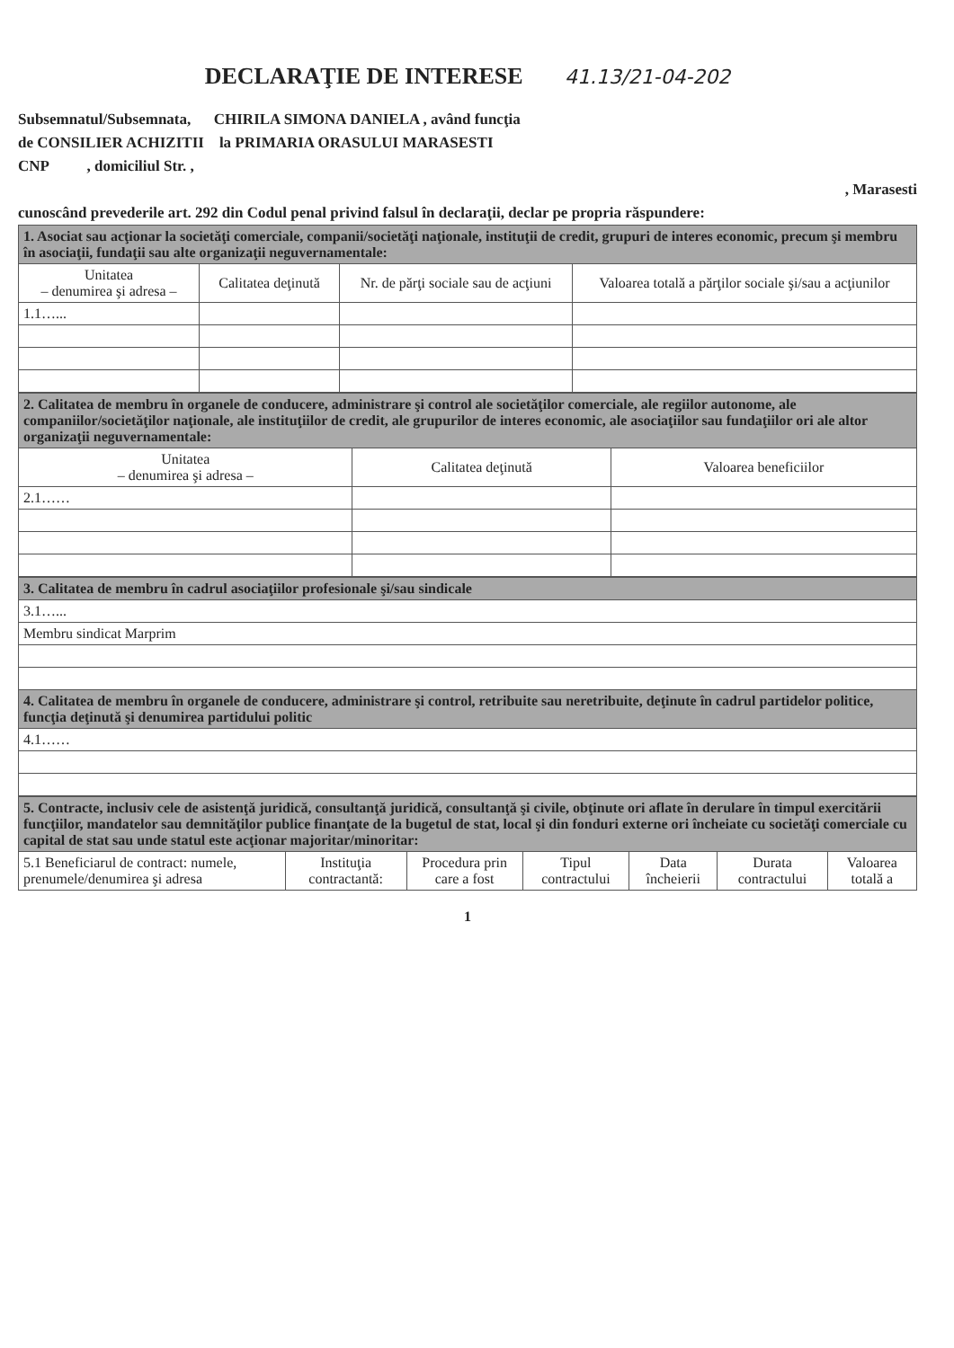DECLARAŢIE DE INTERESE 41.13/21-04-202
Subsemnatul/Subsemnata, CHIRILA SIMONA DANIELA , având funcţia
de CONSILIER ACHIZITII la PRIMARIA ORASULUI MARASESTI
CNP , domiciliul Str. ,
, Marasesti
cunoscând prevederile art. 292 din Codul penal privind falsul în declaraţii, declar pe propria răspundere:
| 1. Asociat sau acţionar la societăţi comerciale, companii/societăţi naţionale, instituţii de credit, grupuri de interes economic, precum şi membru în asociaţii, fundaţii sau alte organizaţii neguvernamentale: | | | |
| Unitatea – denumirea şi adresa – | Calitatea deţinută | Nr. de părţi sociale sau de acţiuni | Valoarea totală a părţilor sociale şi/sau a acţiunilor |
| 1.1…... | | | |
| 2. Calitatea de membru în organele de conducere, administrare şi control ale societăţilor comerciale, ale regiilor autonome, ale companiilor/societăţilor naţionale, ale instituţiilor de credit, ale grupurilor de interes economic, ale asociaţiilor sau fundaţiilor ori ale altor organizaţii neguvernamentale: | | |
| Unitatea – denumirea şi adresa – | Calitatea deţinută | Valoarea beneficiilor |
| 2.1…… | | |
| 3. Calitatea de membru în cadrul asociaţiilor profesionale şi/sau sindicale |
| 3.1…... |
| Membru sindicat Marprim |
| 4. Calitatea de membru în organele de conducere, administrare şi control, retribuite sau neretribuite, deţinute în cadrul partidelor politice, funcţia deţinută şi denumirea partidului politic |
| 4.1…… |
| 5. Contracte, inclusiv cele de asistenţă juridică, consultanţă juridică, consultanţă şi civile, obţinute ori aflate în derulare în timpul exercitării funcţiilor, mandatelor sau demnităţilor publice finanţate de la bugetul de stat, local şi din fonduri externe ori încheiate cu societăţi comerciale cu capital de stat sau unde statul este acţionar majoritar/minoritar: | | | | | | |
| 5.1 Beneficiarul de contract: numele, prenumele/denumirea şi adresa | Instituţia contractantă: | Procedura prin care a fost | Tipul contractului | Data încheierii | Durata contractului | Valoarea totală a |
1